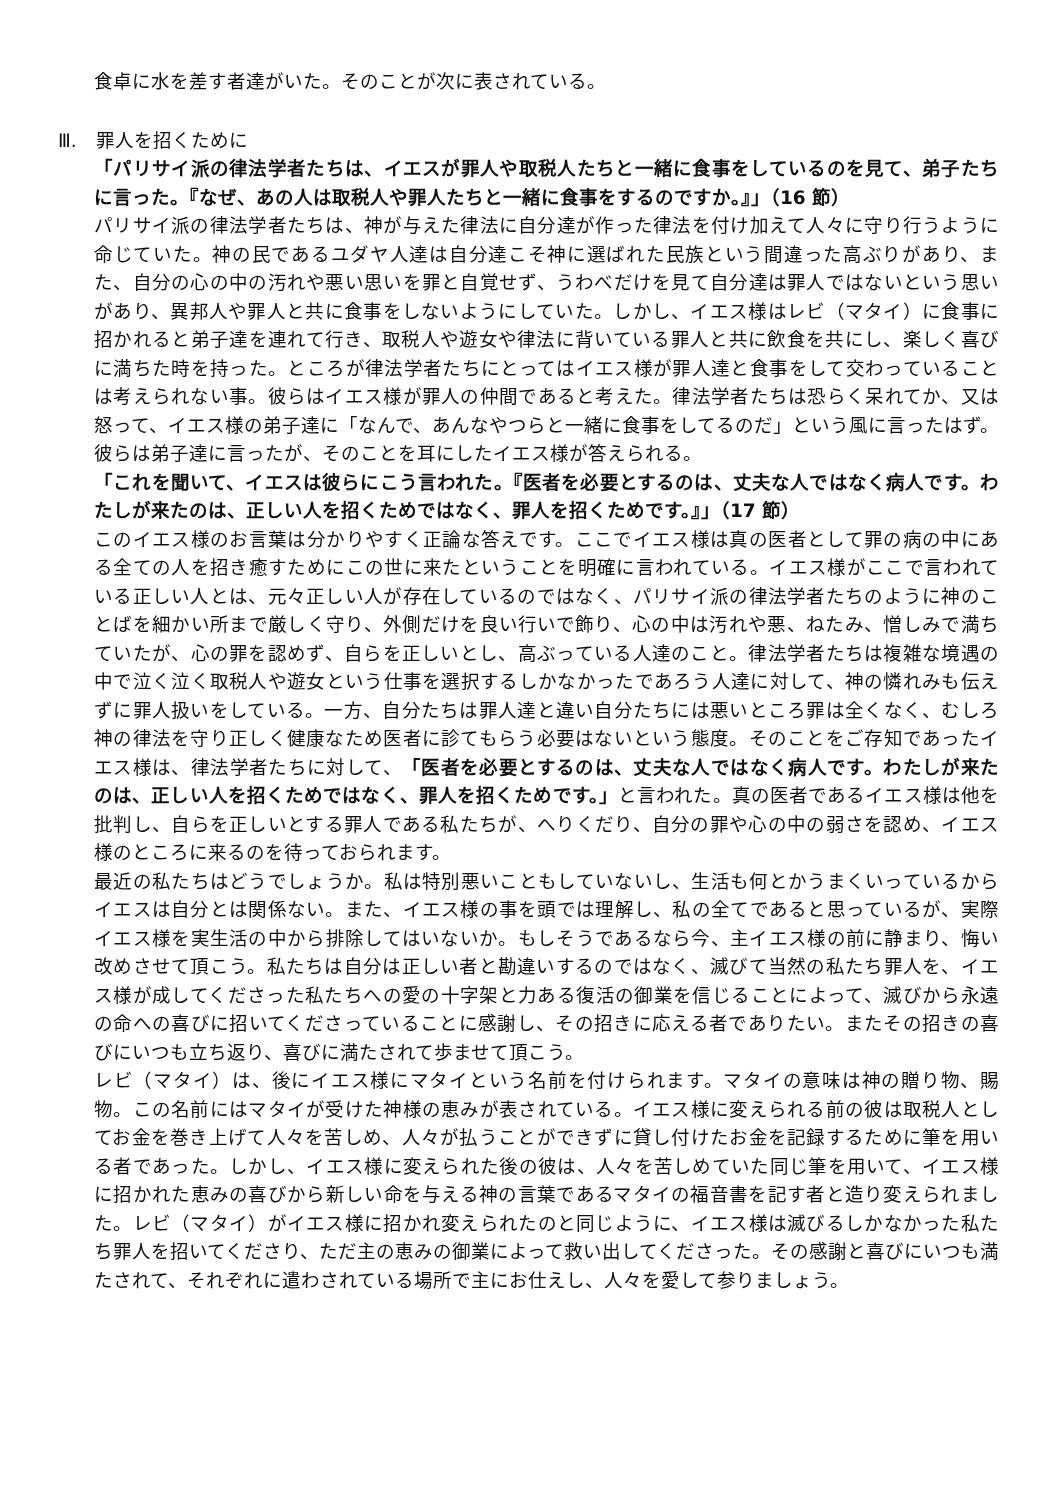食卓に水を差す者達がいた。そのことが次に表されている。
Ⅲ.　罪人を招くために
「パリサイ派の律法学者たちは、イエスが罪人や取税人たちと一緒に食事をしているのを見て、弟子たちに言った。『なぜ、あの人は取税人や罪人たちと一緒に食事をするのですか。』」（16 節）
パリサイ派の律法学者たちは、神が与えた律法に自分達が作った律法を付け加えて人々に守り行うように命じていた。神の民であるユダヤ人達は自分達こそ神に選ばれた民族という間違った高ぶりがあり、また、自分の心の中の汚れや悪い思いを罪と自覚せず、うわべだけを見て自分達は罪人ではないという思いがあり、異邦人や罪人と共に食事をしないようにしていた。しかし、イエス様はレビ（マタイ）に食事に招かれると弟子達を連れて行き、取税人や遊女や律法に背いている罪人と共に飲食を共にし、楽しく喜びに満ちた時を持った。ところが律法学者たちにとってはイエス様が罪人達と食事をして交わっていることは考えられない事。彼らはイエス様が罪人の仲間であると考えた。律法学者たちは恐らく呆れてか、又は怒って、イエス様の弟子達に「なんで、あんなやつらと一緒に食事をしてるのだ」という風に言ったはず。彼らは弟子達に言ったが、そのことを耳にしたイエス様が答えられる。
「これを聞いて、イエスは彼らにこう言われた。『医者を必要とするのは、丈夫な人ではなく病人です。わたしが来たのは、正しい人を招くためではなく、罪人を招くためです。』」（17 節）
このイエス様のお言葉は分かりやすく正論な答えです。ここでイエス様は真の医者として罪の病の中にある全ての人を招き癒すためにこの世に来たということを明確に言われている。イエス様がここで言われている正しい人とは、元々正しい人が存在しているのではなく、パリサイ派の律法学者たちのように神のことばを細かい所まで厳しく守り、外側だけを良い行いで飾り、心の中は汚れや悪、ねたみ、憎しみで満ちていたが、心の罪を認めず、自らを正しいとし、高ぶっている人達のこと。律法学者たちは複雑な境遇の中で泣く泣く取税人や遊女という仕事を選択するしかなかったであろう人達に対して、神の憐れみも伝えずに罪人扱いをしている。一方、自分たちは罪人達と違い自分たちには悪いところ罪は全くなく、むしろ神の律法を守り正しく健康なため医者に診てもらう必要はないという態度。そのことをご存知であったイエス様は、律法学者たちに対して、「医者を必要とするのは、丈夫な人ではなく病人です。わたしが来たのは、正しい人を招くためではなく、罪人を招くためです。」と言われた。真の医者であるイエス様は他を批判し、自らを正しいとする罪人である私たちが、へりくだり、自分の罪や心の中の弱さを認め、イエス様のところに来るのを待っておられます。
最近の私たちはどうでしょうか。私は特別悪いこともしていないし、生活も何とかうまくいっているからイエスは自分とは関係ない。また、イエス様の事を頭では理解し、私の全てであると思っているが、実際イエス様を実生活の中から排除してはいないか。もしそうであるなら今、主イエス様の前に静まり、悔い改めさせて頂こう。私たちは自分は正しい者と勘違いするのではなく、滅びて当然の私たち罪人を、イエス様が成してくださった私たちへの愛の十字架と力ある復活の御業を信じることによって、滅びから永遠の命への喜びに招いてくださっていることに感謝し、その招きに応える者でありたい。またその招きの喜びにいつも立ち返り、喜びに満たされて歩ませて頂こう。
レビ（マタイ）は、後にイエス様にマタイという名前を付けられます。マタイの意味は神の贈り物、賜物。この名前にはマタイが受けた神様の恵みが表されている。イエス様に変えられる前の彼は取税人としてお金を巻き上げて人々を苦しめ、人々が払うことができずに貸し付けたお金を記録するために筆を用いる者であった。しかし、イエス様に変えられた後の彼は、人々を苦しめていた同じ筆を用いて、イエス様に招かれた恵みの喜びから新しい命を与える神の言葉であるマタイの福音書を記す者と造り変えられました。レビ（マタイ）がイエス様に招かれ変えられたのと同じように、イエス様は滅びるしかなかった私たち罪人を招いてくださり、ただ主の恵みの御業によって救い出してくださった。その感謝と喜びにいつも満たされて、それぞれに遣わされている場所で主にお仕えし、人々を愛して参りましょう。